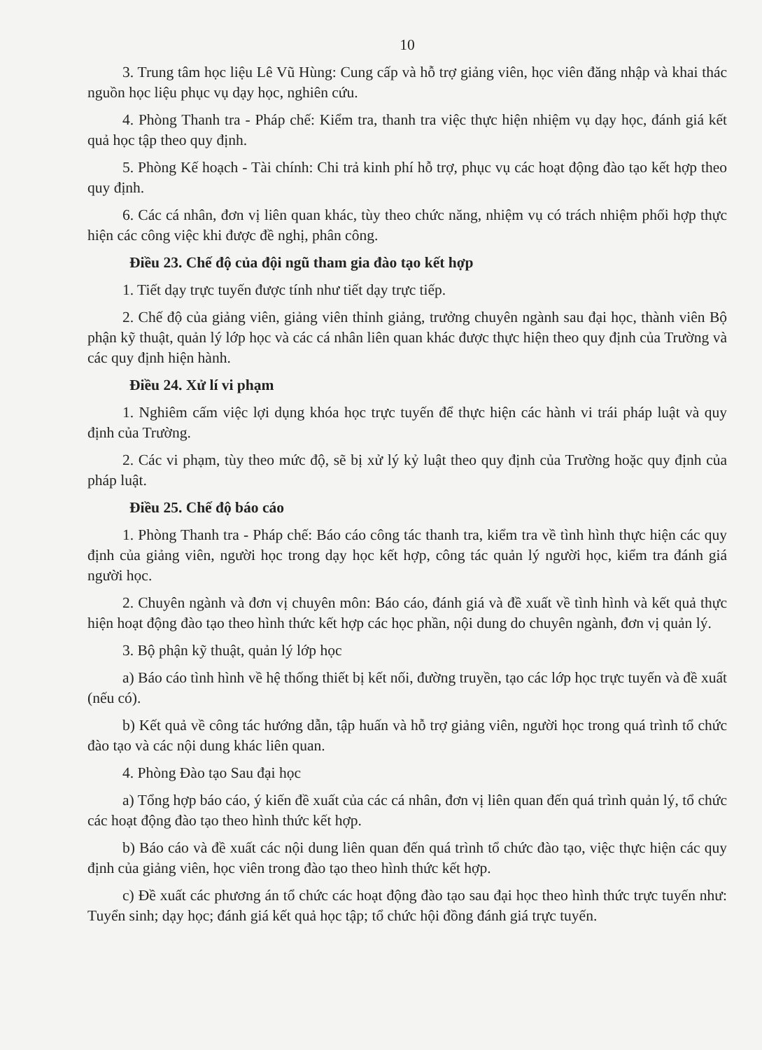10
3. Trung tâm học liệu Lê Vũ Hùng: Cung cấp và hỗ trợ giảng viên, học viên đăng nhập và khai thác nguồn học liệu phục vụ dạy học, nghiên cứu.
4. Phòng Thanh tra - Pháp chế: Kiểm tra, thanh tra việc thực hiện nhiệm vụ dạy học, đánh giá kết quả học tập theo quy định.
5. Phòng Kế hoạch - Tài chính: Chi trả kinh phí hỗ trợ, phục vụ các hoạt động đào tạo kết hợp theo quy định.
6. Các cá nhân, đơn vị liên quan khác, tùy theo chức năng, nhiệm vụ có trách nhiệm phối hợp thực hiện các công việc khi được đề nghị, phân công.
Điều 23. Chế độ của đội ngũ tham gia đào tạo kết hợp
1. Tiết dạy trực tuyến được tính như tiết dạy trực tiếp.
2. Chế độ của giảng viên, giảng viên thỉnh giảng, trưởng chuyên ngành sau đại học, thành viên Bộ phận kỹ thuật, quản lý lớp học và các cá nhân liên quan khác được thực hiện theo quy định của Trường và các quy định hiện hành.
Điều 24. Xử lí vi phạm
1. Nghiêm cấm việc lợi dụng khóa học trực tuyến để thực hiện các hành vi trái pháp luật và quy định của Trường.
2. Các vi phạm, tùy theo mức độ, sẽ bị xử lý kỷ luật theo quy định của Trường hoặc quy định của pháp luật.
Điều 25. Chế độ báo cáo
1. Phòng Thanh tra - Pháp chế: Báo cáo công tác thanh tra, kiểm tra về tình hình thực hiện các quy định của giảng viên, người học trong dạy học kết hợp, công tác quản lý người học, kiểm tra đánh giá người học.
2. Chuyên ngành và đơn vị chuyên môn: Báo cáo, đánh giá và đề xuất về tình hình và kết quả thực hiện hoạt động đào tạo theo hình thức kết hợp các học phần, nội dung do chuyên ngành, đơn vị quản lý.
3. Bộ phận kỹ thuật, quản lý lớp học
a) Báo cáo tình hình về hệ thống thiết bị kết nối, đường truyền, tạo các lớp học trực tuyến và đề xuất (nếu có).
b) Kết quả về công tác hướng dẫn, tập huấn và hỗ trợ giảng viên, người học trong quá trình tổ chức đào tạo và các nội dung khác liên quan.
4. Phòng Đào tạo Sau đại học
a) Tổng hợp báo cáo, ý kiến đề xuất của các cá nhân, đơn vị liên quan đến quá trình quản lý, tổ chức các hoạt động đào tạo theo hình thức kết hợp.
b) Báo cáo và đề xuất các nội dung liên quan đến quá trình tổ chức đào tạo, việc thực hiện các quy định của giảng viên, học viên trong đào tạo theo hình thức kết hợp.
c) Đề xuất các phương án tổ chức các hoạt động đào tạo sau đại học theo hình thức trực tuyến như: Tuyển sinh; dạy học; đánh giá kết quả học tập; tổ chức hội đồng đánh giá trực tuyến.